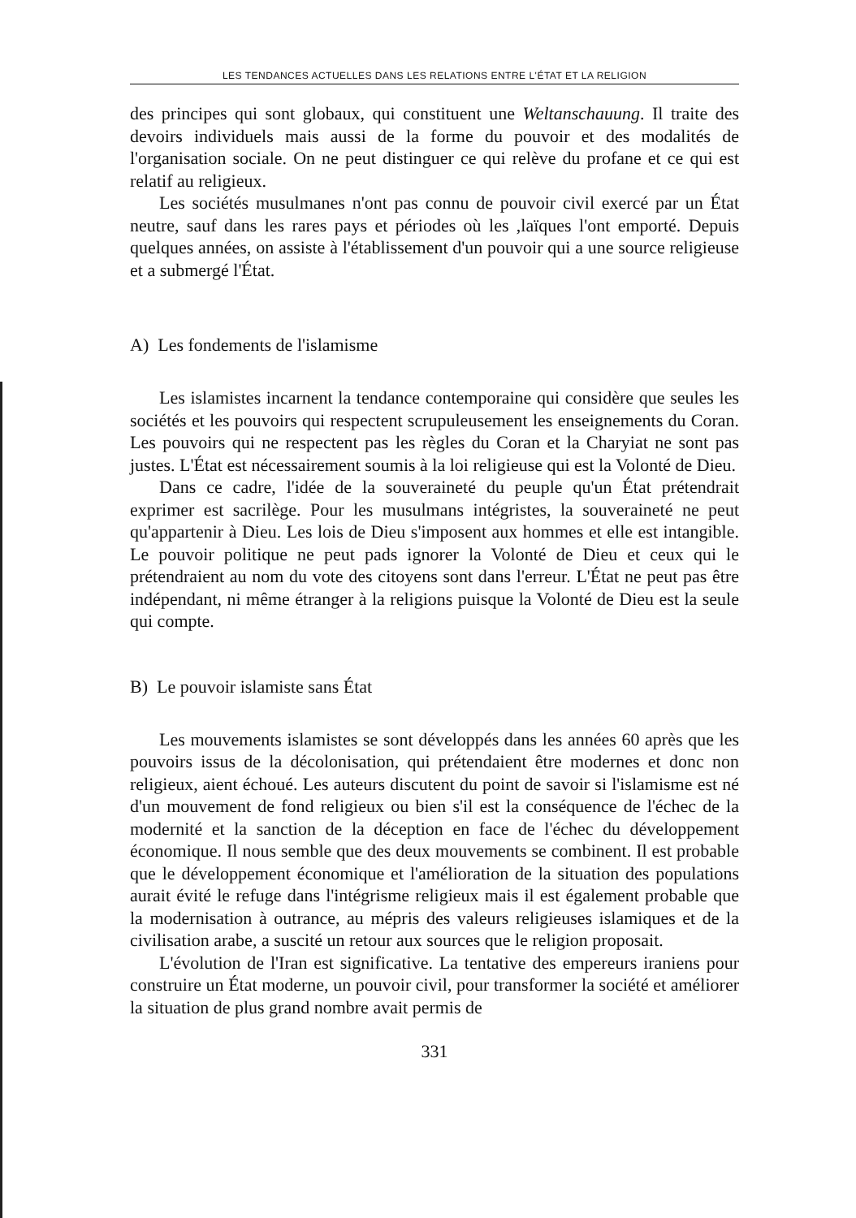LES TENDANCES ACTUELLES DANS LES RELATIONS ENTRE L'ÉTAT ET LA RELIGION
des principes qui sont globaux, qui constituent une Weltanschauung. Il traite des devoirs individuels mais aussi de la forme du pouvoir et des modalités de l'organisation sociale. On ne peut distinguer ce qui relève du profane et ce qui est relatif au religieux.
Les sociétés musulmanes n'ont pas connu de pouvoir civil exercé par un État neutre, sauf dans les rares pays et périodes où les ,laïques l'ont emporté. Depuis quelques années, on assiste à l'établissement d'un pouvoir qui a une source religieuse et a submergé l'État.
A) Les fondements de l'islamisme
Les islamistes incarnent la tendance contemporaine qui considère que seules les sociétés et les pouvoirs qui respectent scrupuleusement les enseignements du Coran. Les pouvoirs qui ne respectent pas les règles du Coran et la Charyiat ne sont pas justes. L'État est nécessairement soumis à la loi religieuse qui est la Volonté de Dieu.
Dans ce cadre, l'idée de la souveraineté du peuple qu'un État prétendrait exprimer est sacrilège. Pour les musulmans intégristes, la souveraineté ne peut qu'appartenir à Dieu. Les lois de Dieu s'imposent aux hommes et elle est intangible. Le pouvoir politique ne peut pads ignorer la Volonté de Dieu et ceux qui le prétendraient au nom du vote des citoyens sont dans l'erreur. L'État ne peut pas être indépendant, ni même étranger à la religions puisque la Volonté de Dieu est la seule qui compte.
B) Le pouvoir islamiste sans État
Les mouvements islamistes se sont développés dans les années 60 après que les pouvoirs issus de la décolonisation, qui prétendaient être modernes et donc non religieux, aient échoué. Les auteurs discutent du point de savoir si l'islamisme est né d'un mouvement de fond religieux ou bien s'il est la conséquence de l'échec de la modernité et la sanction de la déception en face de l'échec du développement économique. Il nous semble que des deux mouvements se combinent. Il est probable que le développement économique et l'amélioration de la situation des populations aurait évité le refuge dans l'intégrisme religieux mais il est également probable que la modernisation à outrance, au mépris des valeurs religieuses islamiques et de la civilisation arabe, a suscité un retour aux sources que le religion proposait.
L'évolution de l'Iran est significative. La tentative des empereurs iraniens pour construire un État moderne, un pouvoir civil, pour transformer la société et améliorer la situation de plus grand nombre avait permis de
331